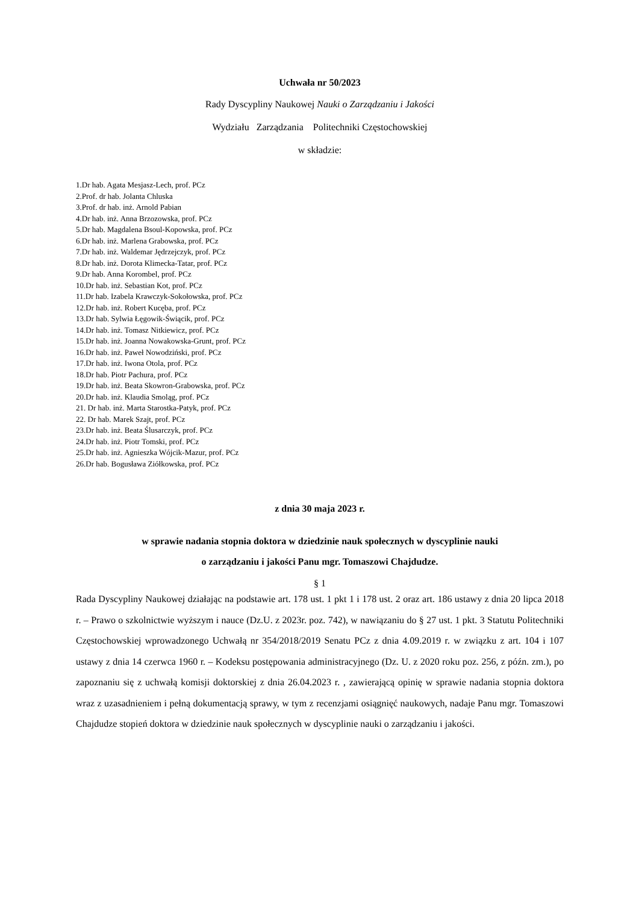Uchwała nr 50/2023
Rady Dyscypliny Naukowej Nauki o Zarządzaniu i Jakości
Wydziału Zarządzania Politechniki Częstochowskiej
w składzie:
1.Dr hab. Agata Mesjasz-Lech, prof. PCz
2.Prof. dr hab. Jolanta Chluska
3.Prof. dr hab. inż. Arnold Pabian
4.Dr hab. inż. Anna Brzozowska, prof. PCz
5.Dr hab. Magdalena Bsoul-Kopowska, prof. PCz
6.Dr hab. inż. Marlena Grabowska, prof. PCz
7.Dr hab. inż. Waldemar Jędrzejczyk, prof. PCz
8.Dr hab. inż. Dorota Klimecka-Tatar, prof. PCz
9.Dr hab. Anna Korombel, prof. PCz
10.Dr hab. inż. Sebastian Kot, prof. PCz
11.Dr hab. Izabela Krawczyk-Sokołowska, prof. PCz
12.Dr hab. inż. Robert Kucęba, prof. PCz
13.Dr hab. Sylwia Łęgowik-Świącik, prof. PCz
14.Dr hab. inż. Tomasz Nitkiewicz, prof. PCz
15.Dr hab. inż. Joanna Nowakowska-Grunt, prof. PCz
16.Dr hab. inż. Paweł Nowodziński, prof. PCz
17.Dr hab. inż. Iwona Otola, prof. PCz
18.Dr hab. Piotr Pachura, prof. PCz
19.Dr hab. inż. Beata Skowron-Grabowska, prof. PCz
20.Dr hab. inż. Klaudia Smoląg, prof. PCz
21. Dr hab. inż. Marta Starostka-Patyk, prof. PCz
22. Dr hab. Marek Szajt, prof. PCz
23.Dr hab. inż. Beata Ślusarczyk, prof. PCz
24.Dr hab. inż. Piotr Tomski, prof. PCz
25.Dr hab. inż. Agnieszka Wójcik-Mazur, prof. PCz
26.Dr hab. Bogusława Ziółkowska, prof. PCz
z dnia 30 maja 2023 r.
w sprawie nadania stopnia doktora w dziedzinie nauk społecznych w dyscyplinie nauki
o zarządzaniu i jakości Panu mgr. Tomaszowi Chajdudze.
§ 1
Rada Dyscypliny Naukowej działając na podstawie art. 178 ust. 1 pkt 1 i 178 ust. 2 oraz art. 186 ustawy z dnia 20 lipca 2018 r. – Prawo o szkolnictwie wyższym i nauce (Dz.U. z 2023r. poz. 742), w nawiązaniu do § 27 ust. 1 pkt. 3 Statutu Politechniki Częstochowskiej wprowadzonego Uchwałą nr 354/2018/2019 Senatu PCz z dnia 4.09.2019 r. w związku z art. 104 i 107 ustawy z dnia 14 czerwca 1960 r. – Kodeksu postępowania administracyjnego (Dz. U. z 2020 roku poz. 256, z późn. zm.), po zapoznaniu się z uchwałą komisji doktorskiej z dnia 26.04.2023 r. , zawierającą opinię w sprawie nadania stopnia doktora wraz z uzasadnieniem i pełną dokumentacją sprawy, w tym z recenzjami osiągnięć naukowych, nadaje Panu mgr. Tomaszowi Chajdudze stopień doktora w dziedzinie nauk społecznych w dyscyplinie nauki o zarządzaniu i jakości.